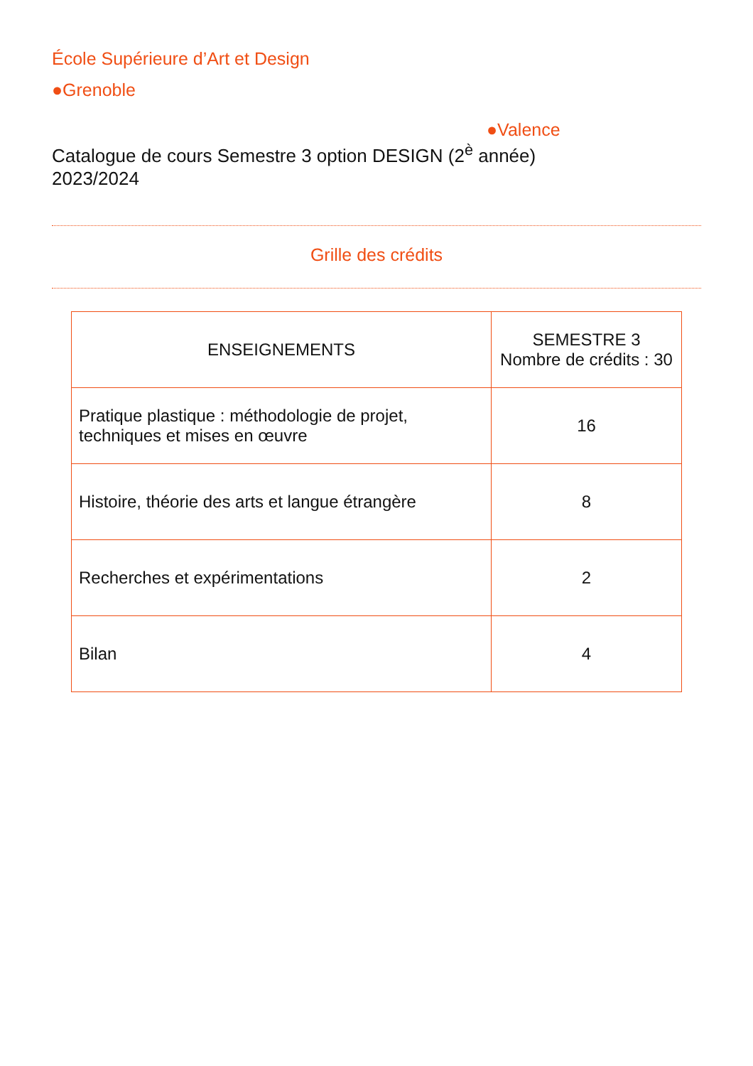École Supérieure d’Art et Design
●Grenoble
●Valence
Catalogue de cours Semestre 3 option DESIGN (2<sup>è</sup> année)
2023/2024
Grille des crédits
| ENSEIGNEMENTS | SEMESTRE 3 Nombre de crédits : 30 |
| --- | --- |
| Pratique plastique : méthodologie de projet, techniques et mises en œuvre | 16 |
| Histoire, théorie des arts et langue étrangère | 8 |
| Recherches et expérimentations | 2 |
| Bilan | 4 |